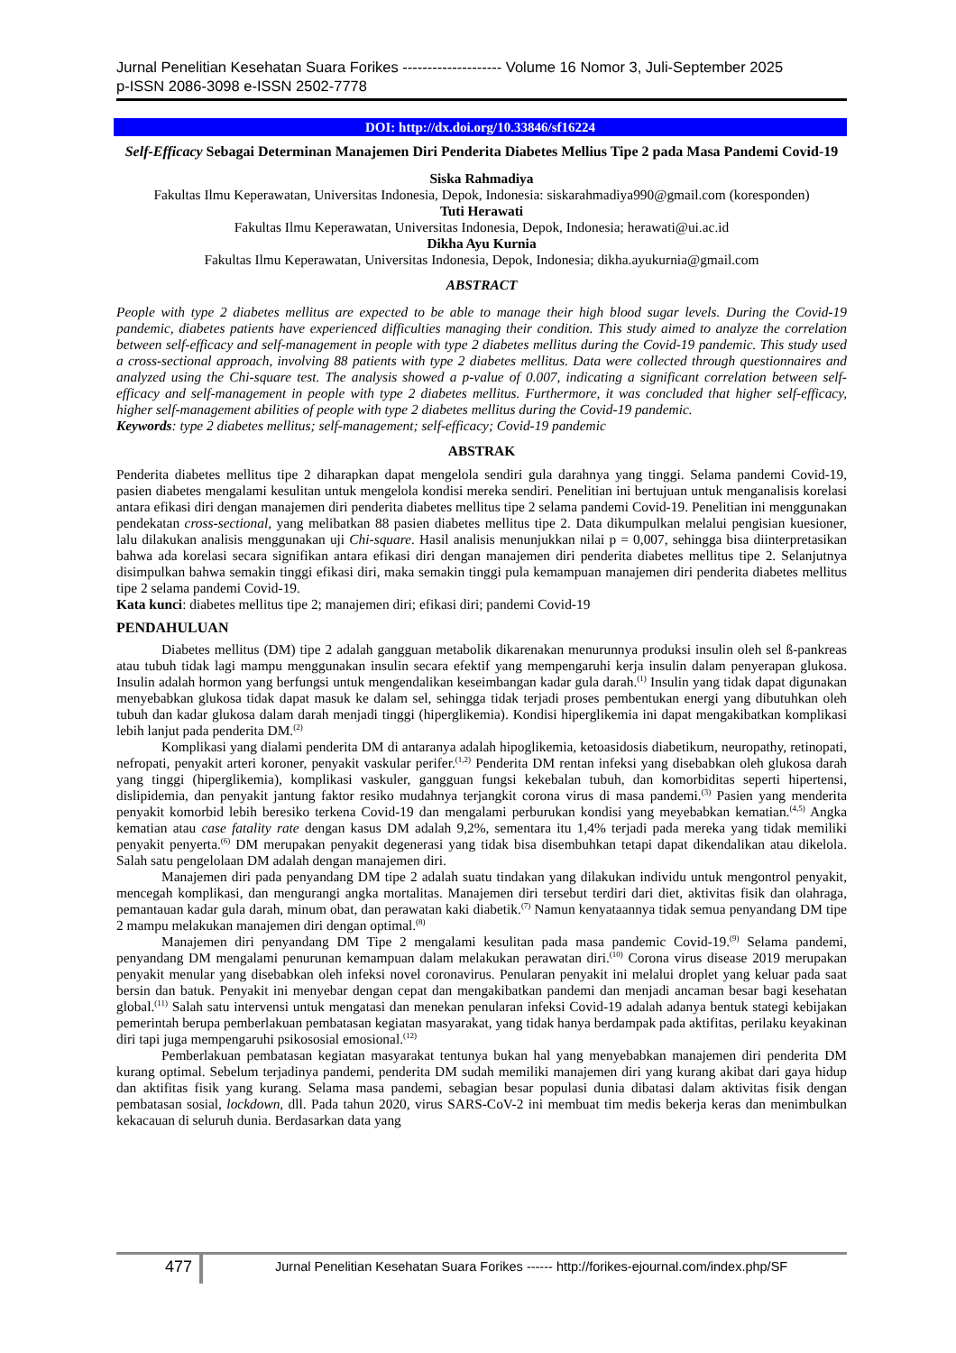Jurnal Penelitian Kesehatan Suara Forikes -------------------- Volume 16 Nomor 3, Juli-September 2025
p-ISSN 2086-3098 e-ISSN 2502-7778
DOI: http://dx.doi.org/10.33846/sf16224
Self-Efficacy Sebagai Determinan Manajemen Diri Penderita Diabetes Mellius Tipe 2 pada Masa Pandemi Covid-19
Siska Rahmadiya
Fakultas Ilmu Keperawatan, Universitas Indonesia, Depok, Indonesia: siskarahmadiya990@gmail.com (koresponden)
Tuti Herawati
Fakultas Ilmu Keperawatan, Universitas Indonesia, Depok, Indonesia; herawati@ui.ac.id
Dikha Ayu Kurnia
Fakultas Ilmu Keperawatan, Universitas Indonesia, Depok, Indonesia; dikha.ayukurnia@gmail.com
ABSTRACT
People with type 2 diabetes mellitus are expected to be able to manage their high blood sugar levels. During the Covid-19 pandemic, diabetes patients have experienced difficulties managing their condition. This study aimed to analyze the correlation between self-efficacy and self-management in people with type 2 diabetes mellitus during the Covid-19 pandemic. This study used a cross-sectional approach, involving 88 patients with type 2 diabetes mellitus. Data were collected through questionnaires and analyzed using the Chi-square test. The analysis showed a p-value of 0.007, indicating a significant correlation between self-efficacy and self-management in people with type 2 diabetes mellitus. Furthermore, it was concluded that higher self-efficacy, higher self-management abilities of people with type 2 diabetes mellitus during the Covid-19 pandemic.
Keywords: type 2 diabetes mellitus; self-management; self-efficacy; Covid-19 pandemic
ABSTRAK
Penderita diabetes mellitus tipe 2 diharapkan dapat mengelola sendiri gula darahnya yang tinggi. Selama pandemi Covid-19, pasien diabetes mengalami kesulitan untuk mengelola kondisi mereka sendiri. Penelitian ini bertujuan untuk menganalisis korelasi antara efikasi diri dengan manajemen diri penderita diabetes mellitus tipe 2 selama pandemi Covid-19. Penelitian ini menggunakan pendekatan cross-sectional, yang melibatkan 88 pasien diabetes mellitus tipe 2. Data dikumpulkan melalui pengisian kuesioner, lalu dilakukan analisis menggunakan uji Chi-square. Hasil analisis menunjukkan nilai p = 0,007, sehingga bisa diinterpretasikan bahwa ada korelasi secara signifikan antara efikasi diri dengan manajemen diri penderita diabetes mellitus tipe 2. Selanjutnya disimpulkan bahwa semakin tinggi efikasi diri, maka semakin tinggi pula kemampuan manajemen diri penderita diabetes mellitus tipe 2 selama pandemi Covid-19.
Kata kunci: diabetes mellitus tipe 2; manajemen diri; efikasi diri; pandemi Covid-19
PENDAHULUAN
Diabetes mellitus (DM) tipe 2 adalah gangguan metabolik dikarenakan menurunnya produksi insulin oleh sel ß-pankreas atau tubuh tidak lagi mampu menggunakan insulin secara efektif yang mempengaruhi kerja insulin dalam penyerapan glukosa. Insulin adalah hormon yang berfungsi untuk mengendalikan keseimbangan kadar gula darah.<sup>(1)</sup> Insulin yang tidak dapat digunakan menyebabkan glukosa tidak dapat masuk ke dalam sel, sehingga tidak terjadi proses pembentukan energi yang dibutuhkan oleh tubuh dan kadar glukosa dalam darah menjadi tinggi (hiperglikemia). Kondisi hiperglikemia ini dapat mengakibatkan komplikasi lebih lanjut pada penderita DM.<sup>(2)</sup>
Komplikasi yang dialami penderita DM di antaranya adalah hipoglikemia, ketoasidosis diabetikum, neuropathy, retinopati, nefropati, penyakit arteri koroner, penyakit vaskular perifer.<sup>(1,2)</sup> Penderita DM rentan infeksi yang disebabkan oleh glukosa darah yang tinggi (hiperglikemia), komplikasi vaskuler, gangguan fungsi kekebalan tubuh, dan komorbiditas seperti hipertensi, dislipidemia, dan penyakit jantung faktor resiko mudahnya terjangkit corona virus di masa pandemi.<sup>(3)</sup> Pasien yang menderita penyakit komorbid lebih beresiko terkena Covid-19 dan mengalami perburukan kondisi yang meyebabkan kematian.<sup>(4,5)</sup> Angka kematian atau case fatality rate dengan kasus DM adalah 9,2%, sementara itu 1,4% terjadi pada mereka yang tidak memiliki penyakit penyerta.<sup>(6)</sup> DM merupakan penyakit degenerasi yang tidak bisa disembuhkan tetapi dapat dikendalikan atau dikelola. Salah satu pengelolaan DM adalah dengan manajemen diri.
Manajemen diri pada penyandang DM tipe 2 adalah suatu tindakan yang dilakukan individu untuk mengontrol penyakit, mencegah komplikasi, dan mengurangi angka mortalitas. Manajemen diri tersebut terdiri dari diet, aktivitas fisik dan olahraga, pemantauan kadar gula darah, minum obat, dan perawatan kaki diabetik.<sup>(7)</sup> Namun kenyataannya tidak semua penyandang DM tipe 2 mampu melakukan manajemen diri dengan optimal.<sup>(8)</sup>
Manajemen diri penyandang DM Tipe 2 mengalami kesulitan pada masa pandemic Covid-19.<sup>(9)</sup> Selama pandemi, penyandang DM mengalami penurunan kemampuan dalam melakukan perawatan diri.<sup>(10)</sup> Corona virus disease 2019 merupakan penyakit menular yang disebabkan oleh infeksi novel coronavirus. Penularan penyakit ini melalui droplet yang keluar pada saat bersin dan batuk. Penyakit ini menyebar dengan cepat dan mengakibatkan pandemi dan menjadi ancaman besar bagi kesehatan global.<sup>(11)</sup> Salah satu intervensi untuk mengatasi dan menekan penularan infeksi Covid-19 adalah adanya bentuk stategi kebijakan pemerintah berupa pemberlakuan pembatasan kegiatan masyarakat, yang tidak hanya berdampak pada aktifitas, perilaku keyakinan diri tapi juga mempengaruhi psikososial emosional.<sup>(12)</sup>
Pemberlakuan pembatasan kegiatan masyarakat tentunya bukan hal yang menyebabkan manajemen diri penderita DM kurang optimal. Sebelum terjadinya pandemi, penderita DM sudah memiliki manajemen diri yang kurang akibat dari gaya hidup dan aktifitas fisik yang kurang. Selama masa pandemi, sebagian besar populasi dunia dibatasi dalam aktivitas fisik dengan pembatasan sosial, lockdown, dll. Pada tahun 2020, virus SARS-CoV-2 ini membuat tim medis bekerja keras dan menimbulkan kekacauan di seluruh dunia. Berdasarkan data yang
477
Jurnal Penelitian Kesehatan Suara Forikes ------ http://forikes-ejournal.com/index.php/SF